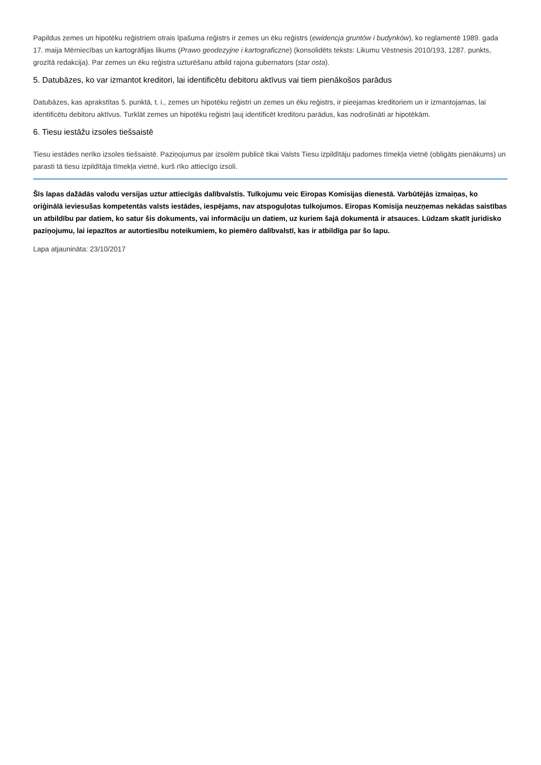Papildus zemes un hipotēku reģistriem otrais īpašuma reģistrs ir zemes un ēku reģistrs (ewidencja gruntów i budynków), ko reglamentē 1989. gada 17. maija Mērniecības un kartogrāfijas likums (Prawo geodezyjne i kartograficzne) (konsolidēts teksts: Likumu Vēstnesis 2010/193, 1287. punkts, grozītā redakcija). Par zemes un ēku reģistra uzturēšanu atbild rajona gubernators (star osta).
5. Datubāzes, ko var izmantot kreditori, lai identificētu debitoru aktīvus vai tiem pienākošos parādus
Datubāzes, kas aprakstītas 5. punktā, t. i., zemes un hipotēku reģistri un zemes un ēku reģistrs, ir pieejamas kreditoriem un ir izmantojamas, lai identificētu debitoru aktīvus. Turklāt zemes un hipotēku reģistri ļauj identificēt kreditoru parādus, kas nodrošināti ar hipotēkām.
6. Tiesu iestāžu izsoles tiešsaistē
Tiesu iestādes nerīko izsoles tiešsaistē. Paziņojumus par izsolēm publicē tikai Valsts Tiesu izpildītāju padomes tīmekļa vietnē (obligāts pienākums) un parasti tā tiesu izpildītāja tīmekļa vietnē, kurš rīko attiecīgo izsoli.
Šīs lapas dažādās valodu versijas uztur attiecīgās dalībvalstis. Tulkojumu veic Eiropas Komisijas dienestā. Varbūtējās izmaiņas, ko oriģinālā ieviesušas kompetentās valsts iestādes, iespējams, nav atspoguļotas tulkojumos. Eiropas Komisija neuzņemas nekādas saistības un atbildību par datiem, ko satur šis dokuments, vai informāciju un datiem, uz kuriem šajā dokumentā ir atsauces. Lūdzam skatīt juridisko paziņojumu, lai iepazītos ar autortiesību noteikumiem, ko piemēro dalībvalstī, kas ir atbildīga par šo lapu.
Lapa atjaunināta: 23/10/2017